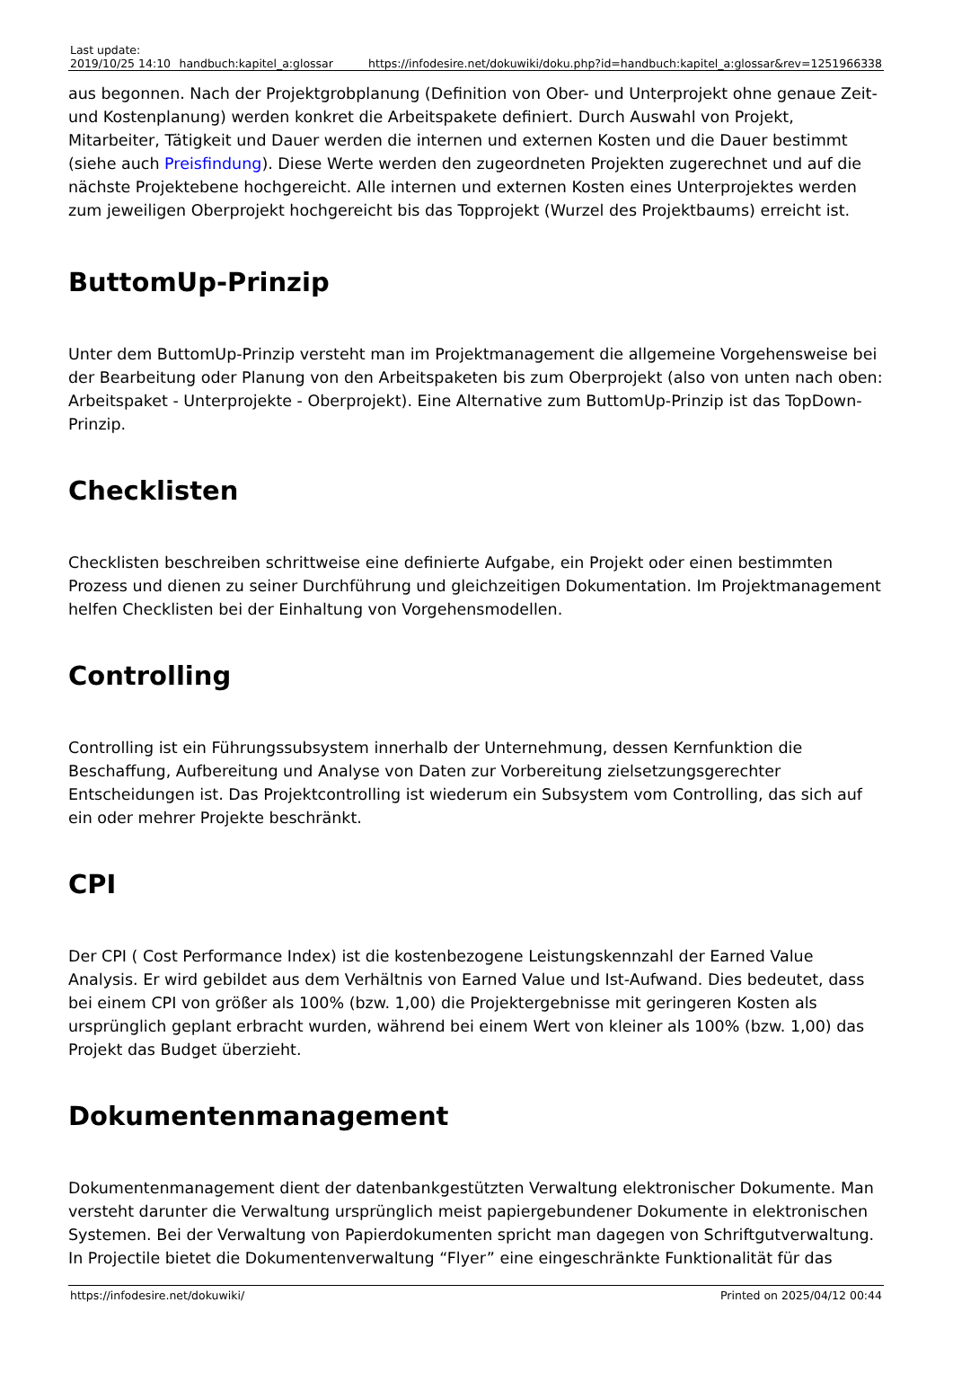| Last update: 2019/10/25 14:10 | handbuch:kapitel_a:glossar | https://infodesire.net/dokuwiki/doku.php?id=handbuch:kapitel_a:glossar&rev=1251966338 |
aus begonnen. Nach der Projektgrobplanung (Definition von Ober- und Unterprojekt ohne genaue Zeit- und Kostenplanung) werden konkret die Arbeitspakete definiert. Durch Auswahl von Projekt, Mitarbeiter, Tätigkeit und Dauer werden die internen und externen Kosten und die Dauer bestimmt (siehe auch Preisfindung). Diese Werte werden den zugeordneten Projekten zugerechnet und auf die nächste Projektebene hochgereicht. Alle internen und externen Kosten eines Unterprojektes werden zum jeweiligen Oberprojekt hochgereicht bis das Topprojekt (Wurzel des Projektbaums) erreicht ist.
ButtomUp-Prinzip
Unter dem ButtomUp-Prinzip versteht man im Projektmanagement die allgemeine Vorgehensweise bei der Bearbeitung oder Planung von den Arbeitspaketen bis zum Oberprojekt (also von unten nach oben: Arbeitspaket - Unterprojekte - Oberprojekt). Eine Alternative zum ButtomUp-Prinzip ist das TopDown-Prinzip.
Checklisten
Checklisten beschreiben schrittweise eine definierte Aufgabe, ein Projekt oder einen bestimmten Prozess und dienen zu seiner Durchführung und gleichzeitigen Dokumentation. Im Projektmanagement helfen Checklisten bei der Einhaltung von Vorgehensmodellen.
Controlling
Controlling ist ein Führungssubsystem innerhalb der Unternehmung, dessen Kernfunktion die Beschaffung, Aufbereitung und Analyse von Daten zur Vorbereitung zielsetzungsgerechter Entscheidungen ist. Das Projektcontrolling ist wiederum ein Subsystem vom Controlling, das sich auf ein oder mehrer Projekte beschränkt.
CPI
Der CPI ( Cost Performance Index) ist die kostenbezogene Leistungskennzahl der Earned Value Analysis. Er wird gebildet aus dem Verhältnis von Earned Value und Ist-Aufwand. Dies bedeutet, dass bei einem CPI von größer als 100% (bzw. 1,00) die Projektergebnisse mit geringeren Kosten als ursprünglich geplant erbracht wurden, während bei einem Wert von kleiner als 100% (bzw. 1,00) das Projekt das Budget überzieht.
Dokumentenmanagement
Dokumentenmanagement dient der datenbankgestützten Verwaltung elektronischer Dokumente. Man versteht darunter die Verwaltung ursprünglich meist papiergebundener Dokumente in elektronischen Systemen. Bei der Verwaltung von Papierdokumenten spricht man dagegen von Schriftgutverwaltung. In Projectile bietet die Dokumentenverwaltung “Flyer” eine eingeschränkte Funktionalität für das
https://infodesire.net/dokuwiki/ Printed on 2025/04/12 00:44